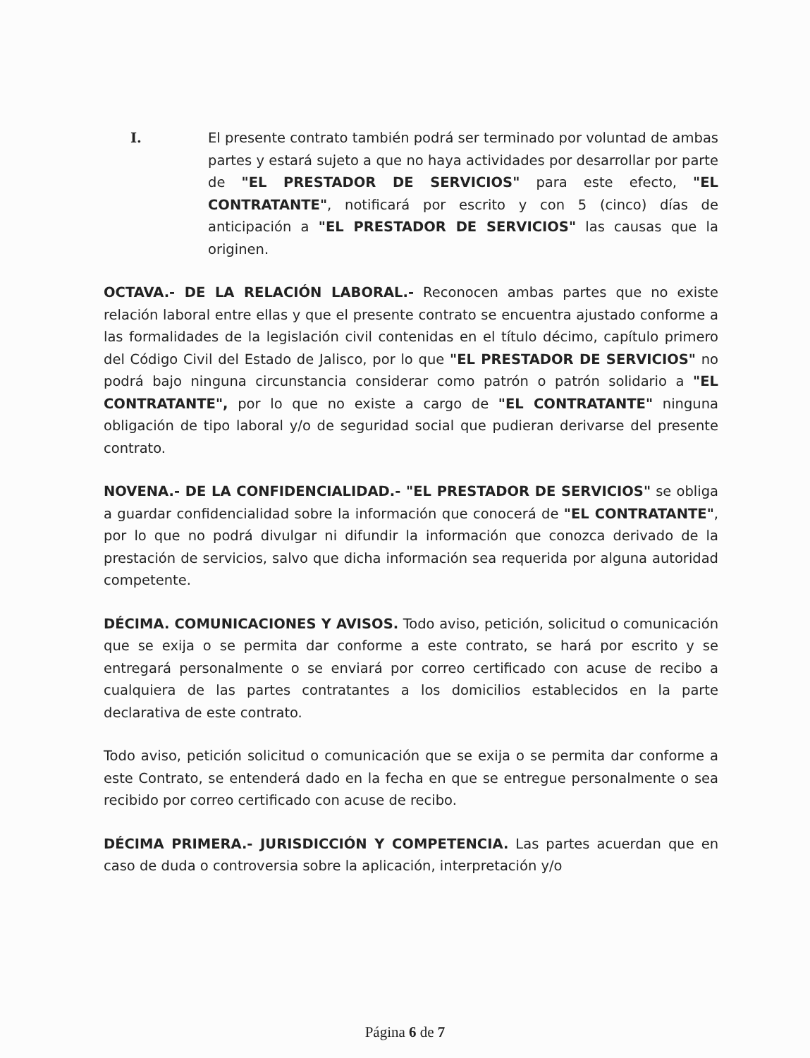I. El presente contrato también podrá ser terminado por voluntad de ambas partes y estará sujeto a que no haya actividades por desarrollar por parte de "EL PRESTADOR DE SERVICIOS" para este efecto, "EL CONTRATANTE", notificará por escrito y con 5 (cinco) días de anticipación a "EL PRESTADOR DE SERVICIOS" las causas que la originen.
OCTAVA.- DE LA RELACIÓN LABORAL.- Reconocen ambas partes que no existe relación laboral entre ellas y que el presente contrato se encuentra ajustado conforme a las formalidades de la legislación civil contenidas en el título décimo, capítulo primero del Código Civil del Estado de Jalisco, por lo que "EL PRESTADOR DE SERVICIOS" no podrá bajo ninguna circunstancia considerar como patrón o patrón solidario a "EL CONTRATANTE", por lo que no existe a cargo de "EL CONTRATANTE" ninguna obligación de tipo laboral y/o de seguridad social que pudieran derivarse del presente contrato.
NOVENA.- DE LA CONFIDENCIALIDAD.- "EL PRESTADOR DE SERVICIOS" se obliga a guardar confidencialidad sobre la información que conocerá de "EL CONTRATANTE", por lo que no podrá divulgar ni difundir la información que conozca derivado de la prestación de servicios, salvo que dicha información sea requerida por alguna autoridad competente.
DÉCIMA. COMUNICACIONES Y AVISOS. Todo aviso, petición, solicitud o comunicación que se exija o se permita dar conforme a este contrato, se hará por escrito y se entregará personalmente o se enviará por correo certificado con acuse de recibo a cualquiera de las partes contratantes a los domicilios establecidos en la parte declarativa de este contrato.
Todo aviso, petición solicitud o comunicación que se exija o se permita dar conforme a este Contrato, se entenderá dado en la fecha en que se entregue personalmente o sea recibido por correo certificado con acuse de recibo.
DÉCIMA PRIMERA.- JURISDICCIÓN Y COMPETENCIA. Las partes acuerdan que en caso de duda o controversia sobre la aplicación, interpretación y/o
Página 6 de 7